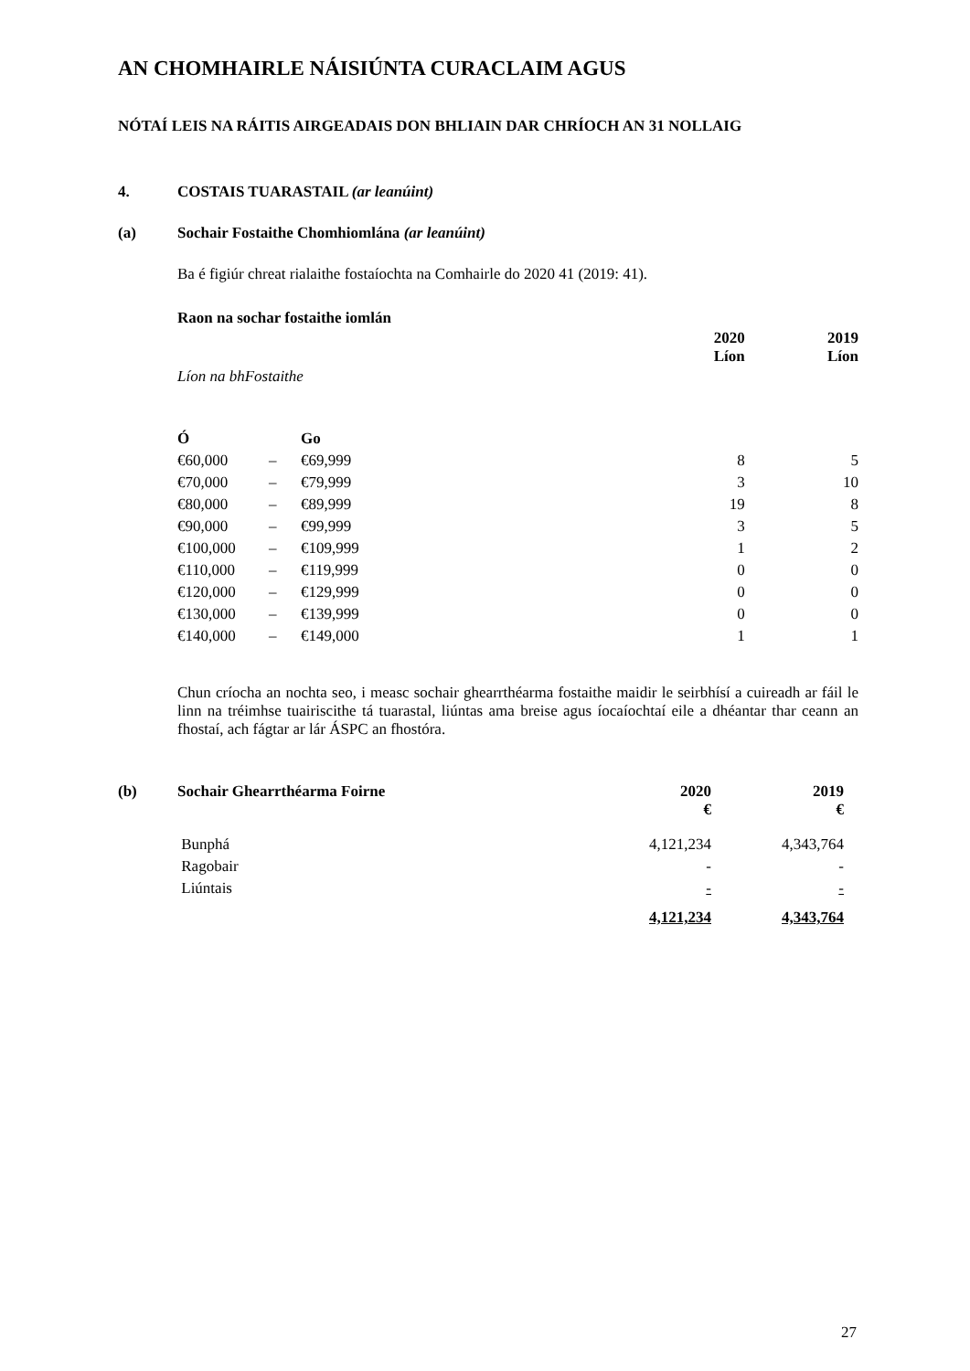AN CHOMHAIRLE NÁISIÚNTA CURACLAIM AGUS
NÓTAÍ LEIS NA RÁITIS AIRGEADAIS DON BHLIAIN DAR CHRÍOCH AN 31 NOLLAIG
4. COSTAIS TUARASTAIL (ar leanúint)
(a) Sochair Fostaithe Chomhiomlána (ar leanúint)
Ba é figiúr chreat rialaithe fostaíochta na Comhairle do 2020 41 (2019: 41).
| Raon na sochar fostaithe iomlán | | | | |
| --- | --- | --- | --- | --- |
| | | | 2020 Líon | 2019 Líon |
| Líon na bhFostaithe | | | | |
| Ó | | Go | | |
| €60,000 | – | €69,999 | 8 | 5 |
| €70,000 | – | €79,999 | 3 | 10 |
| €80,000 | – | €89,999 | 19 | 8 |
| €90,000 | – | €99,999 | 3 | 5 |
| €100,000 | – | €109,999 | 1 | 2 |
| €110,000 | – | €119,999 | 0 | 0 |
| €120,000 | – | €129,999 | 0 | 0 |
| €130,000 | – | €139,999 | 0 | 0 |
| €140,000 | – | €149,000 | 1 | 1 |
Chun críocha an nochta seo, i measc sochair ghearrthéarma fostaithe maidir le seirbhísí a cuireadh ar fáil le linn na tréimhse tuairiscithe tá tuarastal, liúntas ama breise agus íocaíochtaí eile a dhéantar thar ceann an fhostaí, ach fágtar ar lár ÁSPC an fhostóra.
| (b) | Sochair Ghearrthéarma Foirne | 2020 € | 2019 € |
| --- | --- | --- | --- |
| | Bunphá | 4,121,234 | 4,343,764 |
| | Ragobair | - | - |
| | Liúntais | - | - |
| | | 4,121,234 | 4,343,764 |
27